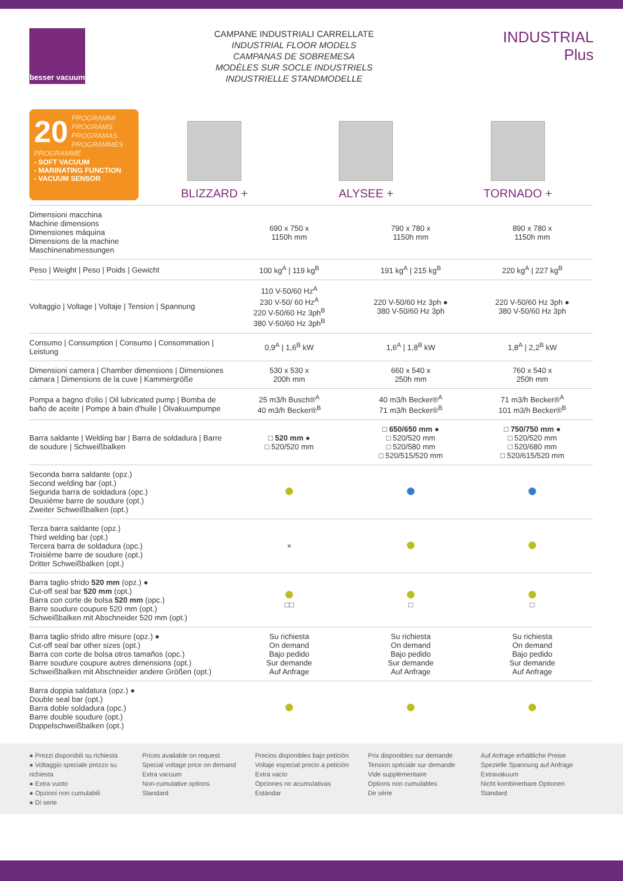besser vacuum
CAMPANE INDUSTRIALI CARRELLATE
INDUSTRIAL FLOOR MODELS
CAMPANAS DE SOBREMESA
MODÈLES SUR SOCLE INDUSTRIELS
INDUSTRIELLE STANDMODELLE
INDUSTRIAL
Plus
20
PROGRAMMI PROGRAMS PROGRAMAS PROGRAMMES PROGRAMME
- SOFT VACUUM
- MARINATING FUNCTION
- VACUUM SENSOR
BLIZZARD + ALYSEE + TORNADO +
| Dimensioni macchina Machine dimensions Dimensiones máquina Dimensions de la machine Maschinenabmessungen | 690 x 750 x 1150h mm | 790 x 780 x 1150h mm | 890 x 780 x 1150h mm |
| Peso / Weight / Peso / Poids / Gewicht | 100 kg<sup>A</sup> / 119 kg<sup>B</sup> | 191 kg<sup>A</sup> / 215 kg<sup>B</sup> | 220 kg<sup>A</sup> / 227 kg<sup>B</sup> |
| Voltaggio / Voltage / Voltaje / Tension / Spannung | 110 V-50/60 Hz<sup>A</sup> 230 V-50/ 60 Hz<sup>A</sup> 220 V-50/60 Hz 3ph<sup>B</sup> 380 V-50/60 Hz 3ph<sup>B</sup> | 220 V-50/60 Hz 3ph ● 380 V-50/60 Hz 3ph | 220 V-50/60 Hz 3ph ● 380 V-50/60 Hz 3ph |
| Consumo / Consumption / Consumo / Consommation / Leistung | 0,9<sup>A</sup> / 1,6<sup>B</sup> kW | 1,6<sup>A</sup> / 1,8<sup>B</sup> kW | 1,8<sup>A</sup> / 2,2<sup>B</sup> kW |
| Dimensioni camera / Chamber dimensions / Dimensiones cámara / Dimensions de la cuve / Kammergröße | 530 x 530 x 200h mm | 660 x 540 x 250h mm | 760 x 540 x 250h mm |
| Pompa a bagno d'olio / Oil lubricated pump / Bomba de baño de aceite / Pompe à bain d'huile / Ölvakuumpumpe | 25 m3/h Busch®<sup>A</sup> 40 m3/h Becker®<sup>B</sup> | 40 m3/h Becker®<sup>A</sup> 71 m3/h Becker®<sup>B</sup> | 71 m3/h Becker®<sup>A</sup> 101 m3/h Becker®<sup>B</sup> |
| Barra saldante / Welding bar / Barra de soldadura / Barre de soudure / Schweißbalken | □ 520 mm ● □ 520/520 mm | □ 650/650 mm ● □ 520/520 mm □ 520/580 mm □ 520/515/520 mm | □ 750/750 mm ● □ 520/520 mm □ 520/680 mm □ 520/615/520 mm |
| Seconda barra saldante (opz.) Second welding bar (opt.) Segunda barra de soldadura (opc.) Deuxième barre de soudure (opt.) Zweiter Schweißbalken (opt.) | | | |
| Terza barra saldante (opz.) Third welding bar (opt.) Tercera barra de soldadura (opc.) Troisième barre de soudure (opt.) Dritter Schweißbalken (opt.) | × | | |
| Barra taglio sfrido 520 mm (opz.) ● Cut-off seal bar 520 mm (opt.) Barra con corte de bolsa 520 mm (opc.) Barre soudure coupure 520 mm (opt.) Schweißbalken mit Abschneider 520 mm (opt.) | □□ | □ | □ |
| Barra taglio sfrido altre misure (opz.) ● Cut-off seal bar other sizes (opt.) Barra con corte de bolsa otros tamaños (opc.) Barre soudure coupure autres dimensions (opt.) Schweißbalken mit Abschneider andere Größen (opt.) | Su richiesta On demand Bajo pedido Sur demande Auf Anfrage | Su richiesta On demand Bajo pedido Sur demande Auf Anfrage | Su richiesta On demand Bajo pedido Sur demande Auf Anfrage |
| Barra doppia saldatura (opz.) ● Double seal bar (opt.) Barra doble soldadura (opc.) Barre double soudure (opt.) Doppelschweißbalken (opt.) | | | |
● Prezzi disponibili su richiesta
● Voltaggio speciale prezzo su richiesta
● Extra vuoto
● Opzioni non cumulabili
● Di serie
Prices available on request
Special voltage price on demand
Extra vacuum
Non-cumulative options
Standard
Precios disponibles bajo petición
Voltaje especial precio a petición
Extra vacío
Opciones no acumulativas
Estándar
Prix disponibles sur demande
Tension spéciale sur demande
Vide supplémentaire
Options non cumulables
De série
Auf Anfrage erhältliche Preise
Spezielle Spannung auf Anfrage
Extravakuum
Nicht kombinerbare Optionen
Standard